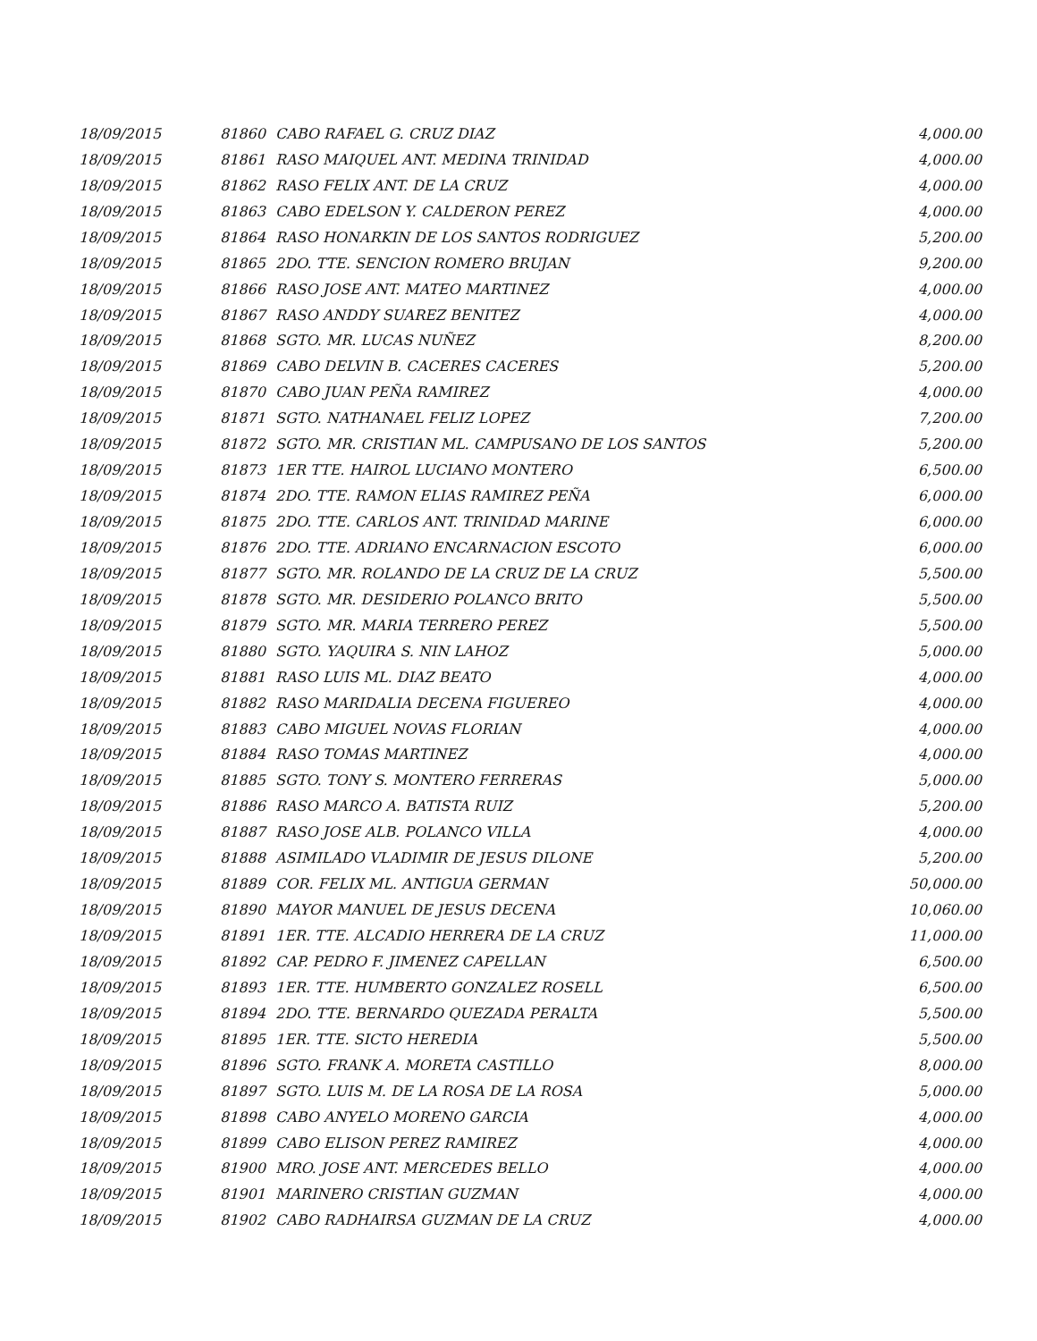| 18/09/2015 | 81860 | CABO RAFAEL G. CRUZ DIAZ | 4,000.00 |
| 18/09/2015 | 81861 | RASO MAIQUEL ANT. MEDINA TRINIDAD | 4,000.00 |
| 18/09/2015 | 81862 | RASO FELIX ANT. DE LA CRUZ | 4,000.00 |
| 18/09/2015 | 81863 | CABO EDELSON Y. CALDERON PEREZ | 4,000.00 |
| 18/09/2015 | 81864 | RASO HONARKIN DE LOS SANTOS RODRIGUEZ | 5,200.00 |
| 18/09/2015 | 81865 | 2DO. TTE. SENCION ROMERO BRUJAN | 9,200.00 |
| 18/09/2015 | 81866 | RASO JOSE ANT. MATEO MARTINEZ | 4,000.00 |
| 18/09/2015 | 81867 | RASO ANDDY SUAREZ BENITEZ | 4,000.00 |
| 18/09/2015 | 81868 | SGTO. MR. LUCAS NUÑEZ | 8,200.00 |
| 18/09/2015 | 81869 | CABO DELVIN B. CACERES CACERES | 5,200.00 |
| 18/09/2015 | 81870 | CABO JUAN PEÑA RAMIREZ | 4,000.00 |
| 18/09/2015 | 81871 | SGTO. NATHANAEL FELIZ LOPEZ | 7,200.00 |
| 18/09/2015 | 81872 | SGTO. MR. CRISTIAN ML. CAMPUSANO DE LOS SANTOS | 5,200.00 |
| 18/09/2015 | 81873 | 1ER TTE. HAIROL LUCIANO MONTERO | 6,500.00 |
| 18/09/2015 | 81874 | 2DO. TTE. RAMON ELIAS RAMIREZ PEÑA | 6,000.00 |
| 18/09/2015 | 81875 | 2DO. TTE. CARLOS ANT. TRINIDAD MARINE | 6,000.00 |
| 18/09/2015 | 81876 | 2DO. TTE. ADRIANO ENCARNACION ESCOTO | 6,000.00 |
| 18/09/2015 | 81877 | SGTO. MR. ROLANDO DE LA CRUZ DE LA CRUZ | 5,500.00 |
| 18/09/2015 | 81878 | SGTO. MR. DESIDERIO POLANCO BRITO | 5,500.00 |
| 18/09/2015 | 81879 | SGTO. MR. MARIA TERRERO PEREZ | 5,500.00 |
| 18/09/2015 | 81880 | SGTO. YAQUIRA S. NIN LAHOZ | 5,000.00 |
| 18/09/2015 | 81881 | RASO LUIS ML. DIAZ BEATO | 4,000.00 |
| 18/09/2015 | 81882 | RASO MARIDALIA DECENA FIGUEREO | 4,000.00 |
| 18/09/2015 | 81883 | CABO MIGUEL NOVAS FLORIAN | 4,000.00 |
| 18/09/2015 | 81884 | RASO TOMAS MARTINEZ | 4,000.00 |
| 18/09/2015 | 81885 | SGTO. TONY S. MONTERO FERRERAS | 5,000.00 |
| 18/09/2015 | 81886 | RASO MARCO A. BATISTA RUIZ | 5,200.00 |
| 18/09/2015 | 81887 | RASO JOSE ALB. POLANCO VILLA | 4,000.00 |
| 18/09/2015 | 81888 | ASIMILADO VLADIMIR DE JESUS DILONE | 5,200.00 |
| 18/09/2015 | 81889 | COR. FELIX ML. ANTIGUA GERMAN | 50,000.00 |
| 18/09/2015 | 81890 | MAYOR MANUEL DE JESUS DECENA | 10,060.00 |
| 18/09/2015 | 81891 | 1ER. TTE. ALCADIO HERRERA DE LA CRUZ | 11,000.00 |
| 18/09/2015 | 81892 | CAP. PEDRO F. JIMENEZ CAPELLAN | 6,500.00 |
| 18/09/2015 | 81893 | 1ER. TTE. HUMBERTO GONZALEZ ROSELL | 6,500.00 |
| 18/09/2015 | 81894 | 2DO. TTE. BERNARDO QUEZADA PERALTA | 5,500.00 |
| 18/09/2015 | 81895 | 1ER. TTE. SICTO HEREDIA | 5,500.00 |
| 18/09/2015 | 81896 | SGTO. FRANK A. MORETA CASTILLO | 8,000.00 |
| 18/09/2015 | 81897 | SGTO. LUIS M. DE LA ROSA DE LA ROSA | 5,000.00 |
| 18/09/2015 | 81898 | CABO ANYELO MORENO GARCIA | 4,000.00 |
| 18/09/2015 | 81899 | CABO ELISON PEREZ RAMIREZ | 4,000.00 |
| 18/09/2015 | 81900 | MRO. JOSE ANT. MERCEDES BELLO | 4,000.00 |
| 18/09/2015 | 81901 | MARINERO CRISTIAN GUZMAN | 4,000.00 |
| 18/09/2015 | 81902 | CABO RADHAIRSA GUZMAN DE LA CRUZ | 4,000.00 |